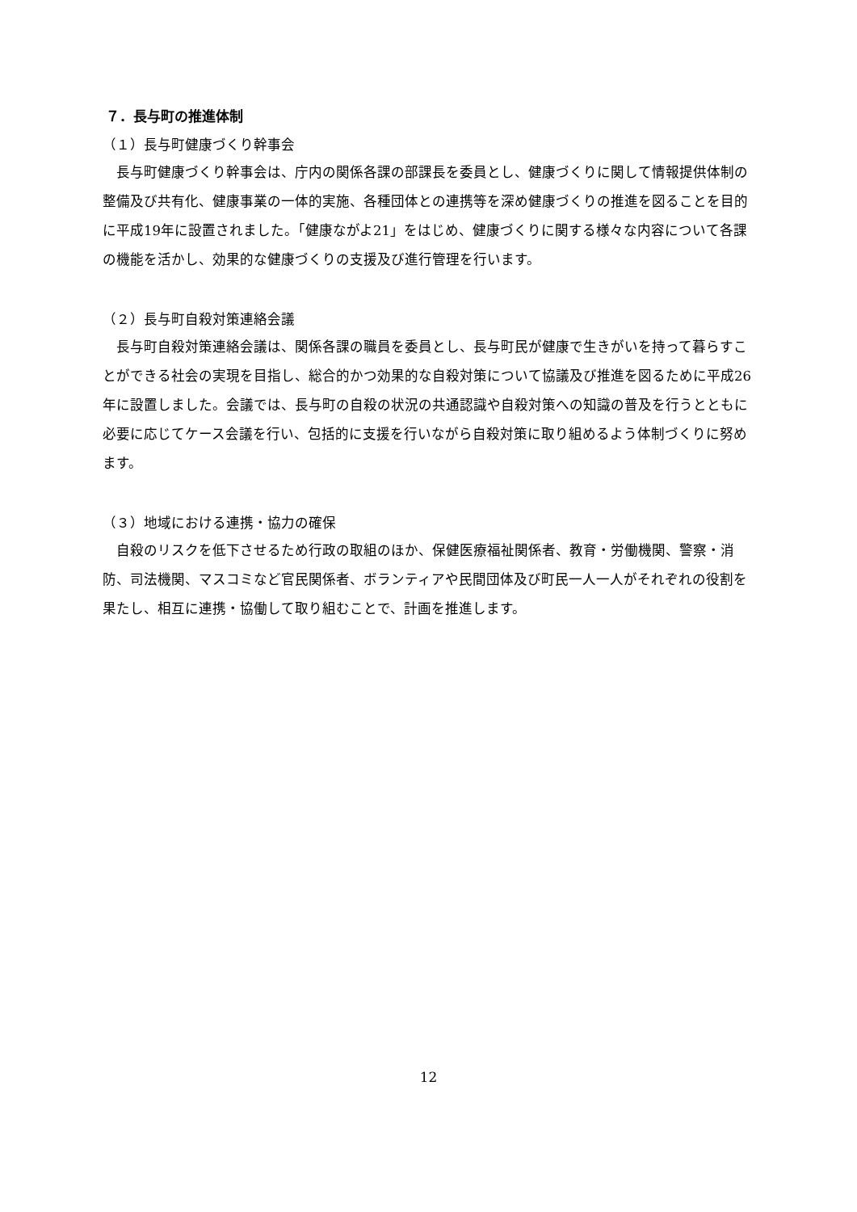７．長与町の推進体制
（１）長与町健康づくり幹事会
長与町健康づくり幹事会は、庁内の関係各課の部課長を委員とし、健康づくりに関して情報提供体制の整備及び共有化、健康事業の一体的実施、各種団体との連携等を深め健康づくりの推進を図ることを目的に平成19年に設置されました。「健康ながよ21」をはじめ、健康づくりに関する様々な内容について各課の機能を活かし、効果的な健康づくりの支援及び進行管理を行います。
（２）長与町自殺対策連絡会議
長与町自殺対策連絡会議は、関係各課の職員を委員とし、長与町民が健康で生きがいを持って暮らすことができる社会の実現を目指し、総合的かつ効果的な自殺対策について協議及び推進を図るために平成26年に設置しました。会議では、長与町の自殺の状況の共通認識や自殺対策への知識の普及を行うとともに必要に応じてケース会議を行い、包括的に支援を行いながら自殺対策に取り組めるよう体制づくりに努めます。
（３）地域における連携・協力の確保
自殺のリスクを低下させるため行政の取組のほか、保健医療福祉関係者、教育・労働機関、警察・消防、司法機関、マスコミなど官民関係者、ボランティアや民間団体及び町民一人一人がそれぞれの役割を果たし、相互に連携・協働して取り組むことで、計画を推進します。
12